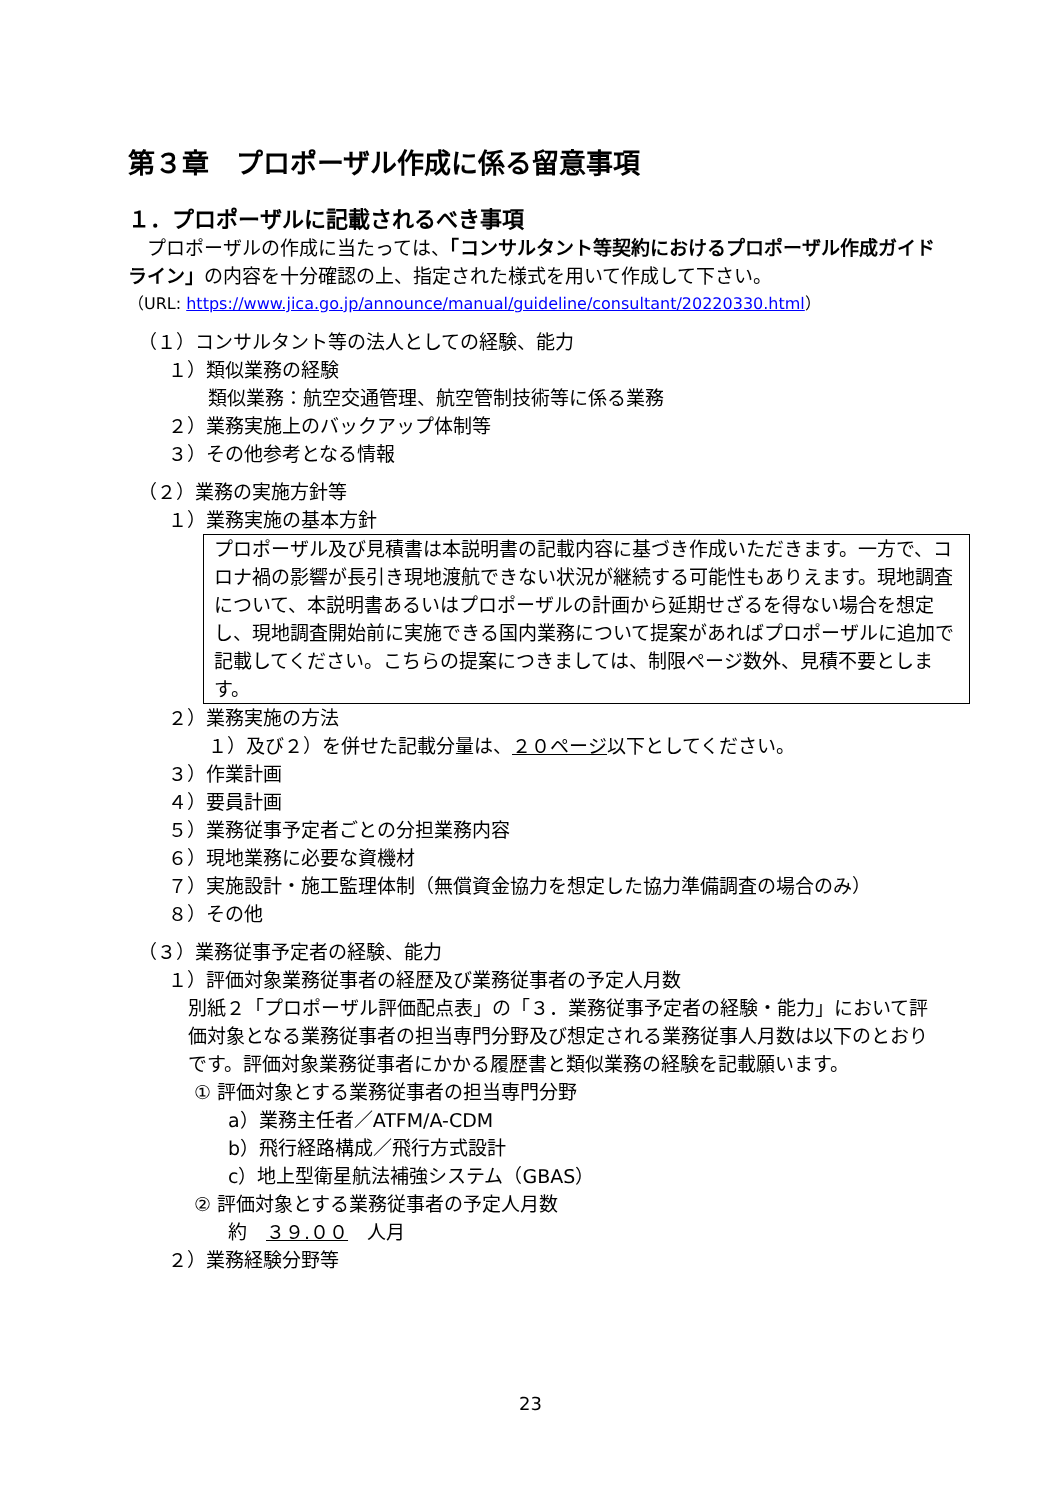第３章　プロポーザル作成に係る留意事項
１．プロポーザルに記載されるべき事項
　プロポーザルの作成に当たっては、「コンサルタント等契約におけるプロポーザル作成ガイドライン」の内容を十分確認の上、指定された様式を用いて作成して下さい。
（URL: https://www.jica.go.jp/announce/manual/guideline/consultant/20220330.html）
（１）コンサルタント等の法人としての経験、能力
１）類似業務の経験
類似業務：航空交通管理、航空管制技術等に係る業務
２）業務実施上のバックアップ体制等
３）その他参考となる情報
（２）業務の実施方針等
１）業務実施の基本方針
プロポーザル及び見積書は本説明書の記載内容に基づき作成いただきます。一方で、コロナ禍の影響が長引き現地渡航できない状況が継続する可能性もありえます。現地調査について、本説明書あるいはプロポーザルの計画から延期せざるを得ない場合を想定し、現地調査開始前に実施できる国内業務について提案があればプロポーザルに追加で記載してください。こちらの提案につきましては、制限ページ数外、見積不要とします。
２）業務実施の方法
１）及び２）を併せた記載分量は、２０ページ以下としてください。
３）作業計画
４）要員計画
５）業務従事予定者ごとの分担業務内容
６）現地業務に必要な資機材
７）実施設計・施工監理体制（無償資金協力を想定した協力準備調査の場合のみ）
８）その他
（３）業務従事予定者の経験、能力
１）評価対象業務従事者の経歴及び業務従事者の予定人月数
別紙２「プロポーザル評価配点表」の「３．業務従事予定者の経験・能力」において評価対象となる業務従事者の担当専門分野及び想定される業務従事人月数は以下のとおりです。評価対象業務従事者にかかる履歴書と類似業務の経験を記載願います。
① 評価対象とする業務従事者の担当専門分野
a）業務主任者／ATFM/A-CDM
b）飛行経路構成／飛行方式設計
c）地上型衛星航法補強システム（GBAS）
② 評価対象とする業務従事者の予定人月数
約　３９.００　人月
２）業務経験分野等
23